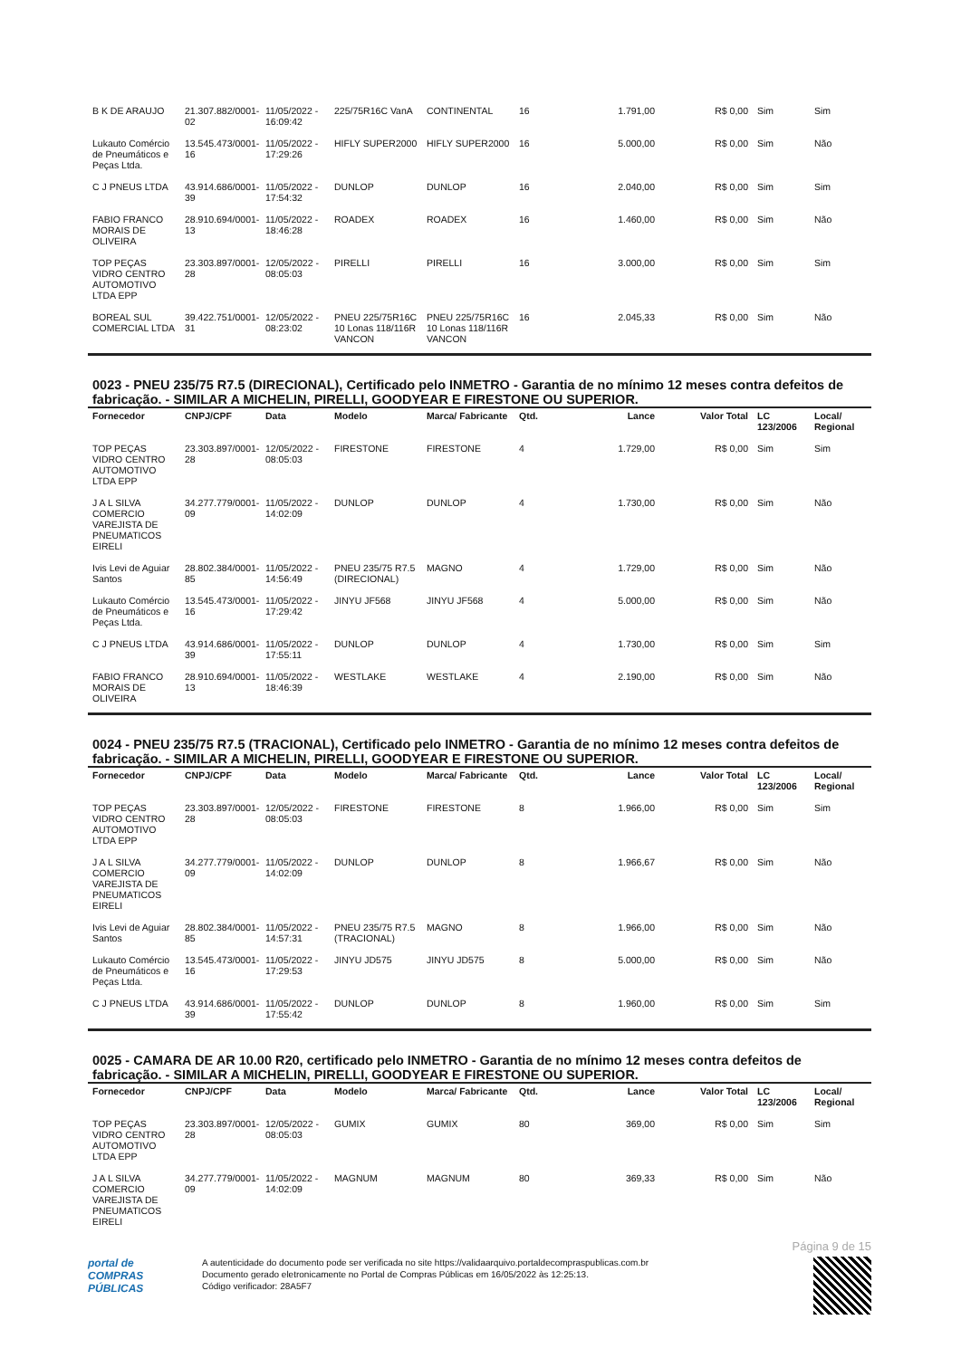| B K DE ARAUJO | 21.307.882/0001-02 | 11/05/2022 - 16:09:42 | 225/75R16C VanA | CONTINENTAL | 16 | 1.791,00 | R$ 0,00 | Sim | Sim |
| Lukauto Comércio de Pneumáticos e Peças Ltda. | 13.545.473/0001-16 | 11/05/2022 - 17:29:26 | HIFLY SUPER2000 | HIFLY SUPER2000 | 16 | 5.000,00 | R$ 0,00 | Sim | Não |
| C J PNEUS LTDA | 43.914.686/0001-39 | 11/05/2022 - 17:54:32 | DUNLOP | DUNLOP | 16 | 2.040,00 | R$ 0,00 | Sim | Sim |
| FABIO FRANCO MORAIS DE OLIVEIRA | 28.910.694/0001-13 | 11/05/2022 - 18:46:28 | ROADEX | ROADEX | 16 | 1.460,00 | R$ 0,00 | Sim | Não |
| TOP PEÇAS VIDRO CENTRO AUTOMOTIVO LTDA EPP | 23.303.897/0001-28 | 12/05/2022 - 08:05:03 | PIRELLI | PIRELLI | 16 | 3.000,00 | R$ 0,00 | Sim | Sim |
| BOREAL SUL COMERCIAL LTDA | 39.422.751/0001-31 | 12/05/2022 - 08:23:02 | PNEU 225/75R16C 10 Lonas 118/116R VANCON | PNEU 225/75R16C 10 Lonas 118/116R VANCON | 16 | 2.045,33 | R$ 0,00 | Sim | Não |
0023 - PNEU 235/75 R7.5 (DIRECIONAL), Certificado pelo INMETRO - Garantia de no mínimo 12 meses contra defeitos de fabricação. - SIMILAR A MICHELIN, PIRELLI, GOODYEAR E FIRESTONE OU SUPERIOR.
| Fornecedor | CNPJ/CPF | Data | Modelo | Marca/ Fabricante | Qtd. | Lance | Valor Total | LC 123/2006 | Local/ Regional |
| --- | --- | --- | --- | --- | --- | --- | --- | --- | --- |
| TOP PEÇAS VIDRO CENTRO AUTOMOTIVO LTDA EPP | 23.303.897/0001-28 | 12/05/2022 - 08:05:03 | FIRESTONE | FIRESTONE | 4 | 1.729,00 | R$ 0,00 | Sim | Sim |
| J A L SILVA COMERCIO VAREJISTA DE PNEUMATICOS EIRELI | 34.277.779/0001-09 | 11/05/2022 - 14:02:09 | DUNLOP | DUNLOP | 4 | 1.730,00 | R$ 0,00 | Sim | Não |
| Ivis Levi de Aguiar Santos | 28.802.384/0001-85 | 11/05/2022 - 14:56:49 | PNEU 235/75 R7.5 (DIRECIONAL) | MAGNO | 4 | 1.729,00 | R$ 0,00 | Sim | Não |
| Lukauto Comércio de Pneumáticos e Peças Ltda. | 13.545.473/0001-16 | 11/05/2022 - 17:29:42 | JINYU JF568 | JINYU JF568 | 4 | 5.000,00 | R$ 0,00 | Sim | Não |
| C J PNEUS LTDA | 43.914.686/0001-39 | 11/05/2022 - 17:55:11 | DUNLOP | DUNLOP | 4 | 1.730,00 | R$ 0,00 | Sim | Sim |
| FABIO FRANCO MORAIS DE OLIVEIRA | 28.910.694/0001-13 | 11/05/2022 - 18:46:39 | WESTLAKE | WESTLAKE | 4 | 2.190,00 | R$ 0,00 | Sim | Não |
0024 - PNEU 235/75 R7.5 (TRACIONAL), Certificado pelo INMETRO - Garantia de no mínimo 12 meses contra defeitos de fabricação. - SIMILAR A MICHELIN, PIRELLI, GOODYEAR E FIRESTONE OU SUPERIOR.
| Fornecedor | CNPJ/CPF | Data | Modelo | Marca/ Fabricante | Qtd. | Lance | Valor Total | LC 123/2006 | Local/ Regional |
| --- | --- | --- | --- | --- | --- | --- | --- | --- | --- |
| TOP PEÇAS VIDRO CENTRO AUTOMOTIVO LTDA EPP | 23.303.897/0001-28 | 12/05/2022 - 08:05:03 | FIRESTONE | FIRESTONE | 8 | 1.966,00 | R$ 0,00 | Sim | Sim |
| J A L SILVA COMERCIO VAREJISTA DE PNEUMATICOS EIRELI | 34.277.779/0001-09 | 11/05/2022 - 14:02:09 | DUNLOP | DUNLOP | 8 | 1.966,67 | R$ 0,00 | Sim | Não |
| Ivis Levi de Aguiar Santos | 28.802.384/0001-85 | 11/05/2022 - 14:57:31 | PNEU 235/75 R7.5 (TRACIONAL) | MAGNO | 8 | 1.966,00 | R$ 0,00 | Sim | Não |
| Lukauto Comércio de Pneumáticos e Peças Ltda. | 13.545.473/0001-16 | 11/05/2022 - 17:29:53 | JINYU JD575 | JINYU JD575 | 8 | 5.000,00 | R$ 0,00 | Sim | Não |
| C J PNEUS LTDA | 43.914.686/0001-39 | 11/05/2022 - 17:55:42 | DUNLOP | DUNLOP | 8 | 1.960,00 | R$ 0,00 | Sim | Sim |
0025 - CAMARA DE AR 10.00 R20, certificado pelo INMETRO - Garantia de no mínimo 12 meses contra defeitos de fabricação. - SIMILAR A MICHELIN, PIRELLI, GOODYEAR E FIRESTONE OU SUPERIOR.
| Fornecedor | CNPJ/CPF | Data | Modelo | Marca/ Fabricante | Qtd. | Lance | Valor Total | LC 123/2006 | Local/ Regional |
| --- | --- | --- | --- | --- | --- | --- | --- | --- | --- |
| TOP PEÇAS VIDRO CENTRO AUTOMOTIVO LTDA EPP | 23.303.897/0001-28 | 12/05/2022 - 08:05:03 | GUMIX | GUMIX | 80 | 369,00 | R$ 0,00 | Sim | Sim |
| J A L SILVA COMERCIO VAREJISTA DE PNEUMATICOS EIRELI | 34.277.779/0001-09 | 11/05/2022 - 14:02:09 | MAGNUM | MAGNUM | 80 | 369,33 | R$ 0,00 | Sim | Não |
Página 9 de 15
portal de
COMPRAS
PÚBLICAS
A autenticidade do documento pode ser verificada no site https://validaarquivo.portaldecompraspublicas.com.br
Documento gerado eletronicamente no Portal de Compras Públicas em 16/05/2022 às 12:25:13.
Código verificador: 28A5F7